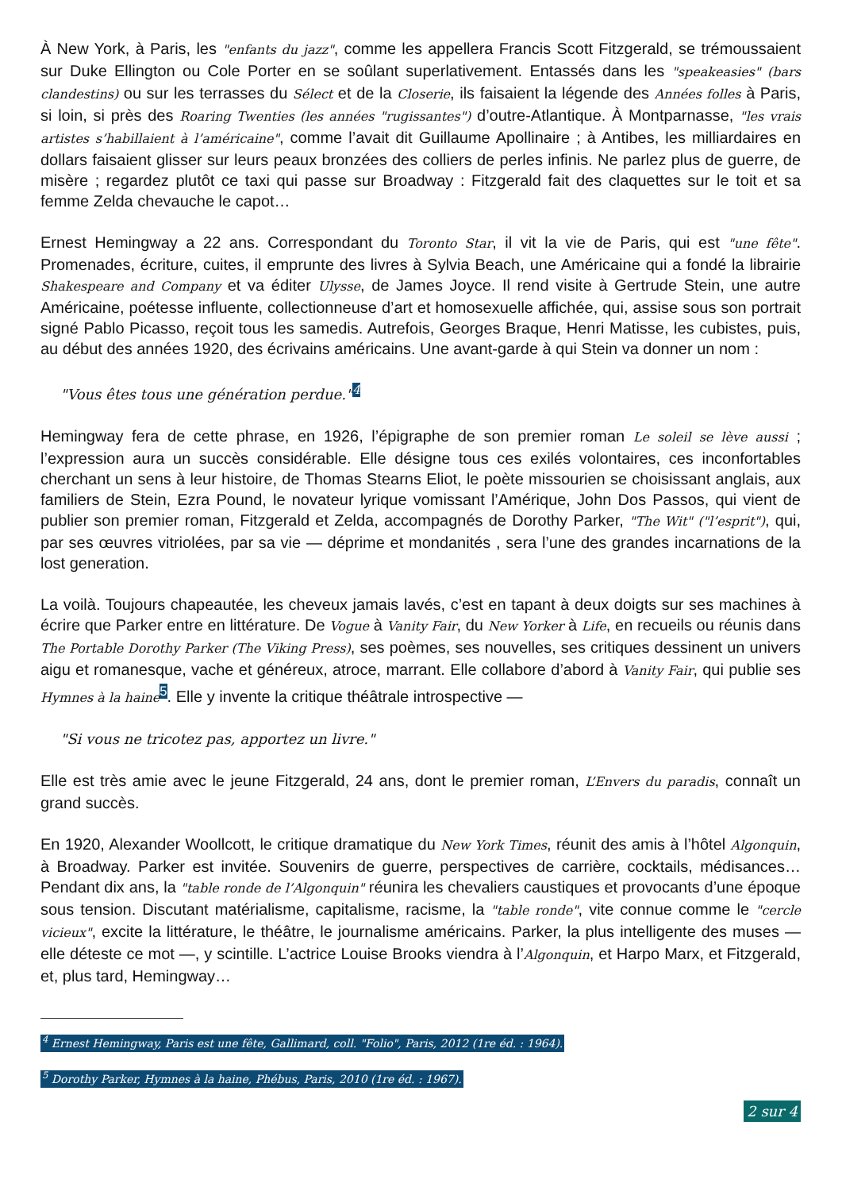À New York, à Paris, les "enfants du jazz", comme les appellera Francis Scott Fitzgerald, se trémoussaient sur Duke Ellington ou Cole Porter en se soûlant superlativement. Entassés dans les "speakeasies" (bars clandestins) ou sur les terrasses du Sélect et de la Closerie, ils faisaient la légende des Années folles à Paris, si loin, si près des Roaring Twenties (les années "rugissantes") d’outre-Atlantique. À Montparnasse, "les vrais artistes s’habillaient à l’américaine", comme l’avait dit Guillaume Apollinaire ; à Antibes, les milliardaires en dollars faisaient glisser sur leurs peaux bronzées des colliers de perles infinis. Ne parlez plus de guerre, de misère ; regardez plutôt ce taxi qui passe sur Broadway : Fitzgerald fait des claquettes sur le toit et sa femme Zelda chevauche le capot…
Ernest Hemingway a 22 ans. Correspondant du Toronto Star, il vit la vie de Paris, qui est "une fête". Promenades, écriture, cuites, il emprunte des livres à Sylvia Beach, une Américaine qui a fondé la librairie Shakespeare and Company et va éditer Ulysse, de James Joyce. Il rend visite à Gertrude Stein, une autre Américaine, poétesse influente, collectionneuse d’art et homosexuelle affichée, qui, assise sous son portrait signé Pablo Picasso, reçoit tous les samedis. Autrefois, Georges Braque, Henri Matisse, les cubistes, puis, au début des années 1920, des écrivains américains. Une avant-garde à qui Stein va donner un nom :
"Vous êtes tous une génération perdue."<sup>4</sup>
Hemingway fera de cette phrase, en 1926, l’épigraphe de son premier roman Le soleil se lève aussi ; l’expression aura un succès considérable. Elle désigne tous ces exilés volontaires, ces inconfortables cherchant un sens à leur histoire, de Thomas Stearns Eliot, le poète missourien se choisissant anglais, aux familiers de Stein, Ezra Pound, le novateur lyrique vomissant l’Amérique, John Dos Passos, qui vient de publier son premier roman, Fitzgerald et Zelda, accompagnés de Dorothy Parker, "The Wit" ("l’esprit"), qui, par ses œuvres vitriolées, par sa vie — déprime et mondanités , sera l’une des grandes incarnations de la lost generation.
La voilà. Toujours chapeautée, les cheveux jamais lavés, c’est en tapant à deux doigts sur ses machines à écrire que Parker entre en littérature. De Vogue à Vanity Fair, du New Yorker à Life, en recueils ou réunis dans The Portable Dorothy Parker (The Viking Press), ses poèmes, ses nouvelles, ses critiques dessinent un univers aigu et romanesque, vache et généreux, atroce, marrant. Elle collabore d’abord à Vanity Fair, qui publie ses Hymnes à la haine<sup>5</sup>. Elle y invente la critique théâtrale introspective —
"Si vous ne tricotez pas, apportez un livre."
Elle est très amie avec le jeune Fitzgerald, 24 ans, dont le premier roman, L’Envers du paradis, connaît un grand succès.
En 1920, Alexander Woollcott, le critique dramatique du New York Times, réunit des amis à l’hôtel Algonquin, à Broadway. Parker est invitée. Souvenirs de guerre, perspectives de carrière, cocktails, médisances… Pendant dix ans, la "table ronde de l’Algonquin" réunira les chevaliers caustiques et provocants d’une époque sous tension. Discutant matérialisme, capitalisme, racisme, la "table ronde", vite connue comme le "cercle vicieux", excite la littérature, le théâtre, le journalisme américains. Parker, la plus intelligente des muses — elle déteste ce mot —, y scintille. L’actrice Louise Brooks viendra à l’Algonquin, et Harpo Marx, et Fitzgerald, et, plus tard, Hemingway…
<sup>4</sup> Ernest Hemingway, Paris est une fête, Gallimard, coll. "Folio", Paris, 2012 (1re éd. : 1964).
<sup>5</sup> Dorothy Parker, Hymnes à la haine, Phébus, Paris, 2010 (1re éd. : 1967).
2 sur 4